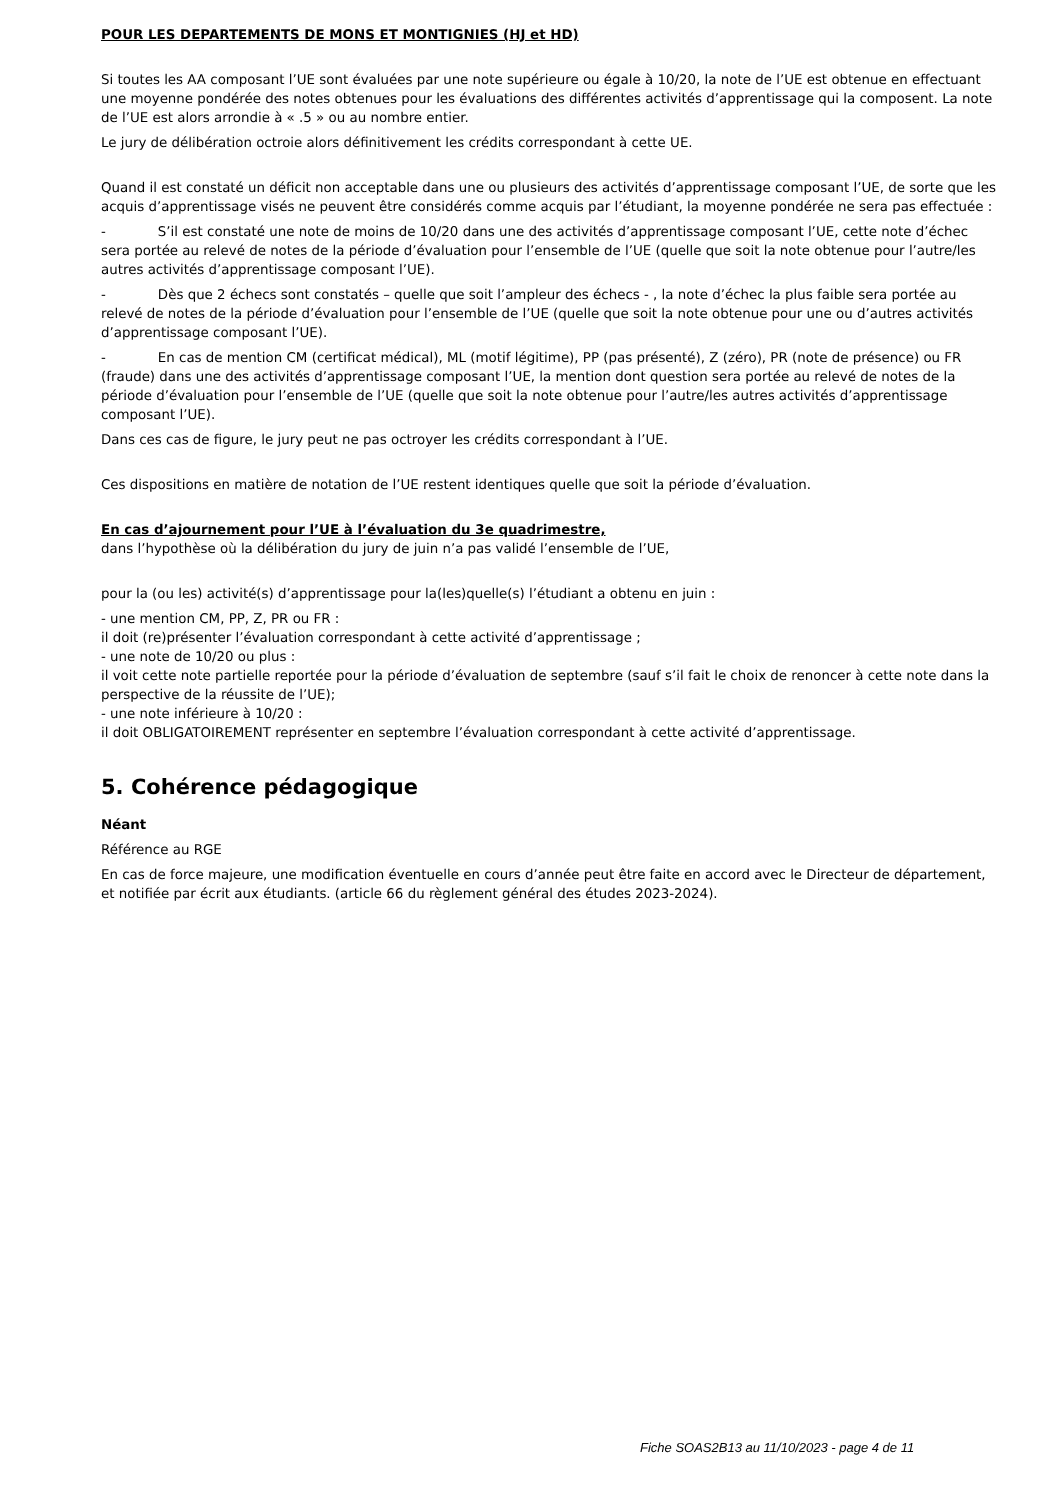POUR LES DEPARTEMENTS DE MONS ET MONTIGNIES (HJ et HD)
Si toutes les AA composant l’UE sont évaluées par une note supérieure ou égale à 10/20, la note de l’UE est obtenue en effectuant une moyenne pondérée des notes obtenues pour les évaluations des différentes activités d’apprentissage qui la composent. La note de l’UE est alors arrondie à « .5 » ou au nombre entier.
Le jury de délibération octroie alors définitivement les crédits correspondant à cette UE.
Quand il est constaté un déficit non acceptable dans une ou plusieurs des activités d’apprentissage composant l’UE, de sorte que les acquis d’apprentissage visés ne peuvent être considérés comme acquis par l’étudiant, la moyenne pondérée ne sera pas effectuée :
- S’il est constaté une note de moins de 10/20 dans une des activités d’apprentissage composant l’UE, cette note d’échec sera portée au relevé de notes de la période d’évaluation pour l’ensemble de l’UE (quelle que soit la note obtenue pour l’autre/les autres activités d’apprentissage composant l’UE).
- Dès que 2 échecs sont constatés – quelle que soit l’ampleur des échecs - , la note d’échec la plus faible sera portée au relevé de notes de la période d’évaluation pour l’ensemble de l’UE (quelle que soit la note obtenue pour une ou d’autres activités d’apprentissage composant l’UE).
- En cas de mention CM (certificat médical), ML (motif légitime), PP (pas présenté), Z (zéro), PR (note de présence) ou FR (fraude) dans une des activités d’apprentissage composant l’UE, la mention dont question sera portée au relevé de notes de la période d’évaluation pour l’ensemble de l’UE (quelle que soit la note obtenue pour l’autre/les autres activités d’apprentissage composant l’UE).
Dans ces cas de figure, le jury peut ne pas octroyer les crédits correspondant à l’UE.
Ces dispositions en matière de notation de l’UE restent identiques quelle que soit la période d’évaluation.
En cas d’ajournement pour l’UE à l’évaluation du 3e quadrimestre,
dans l’hypothèse où la délibération du jury de juin n’a pas validé l’ensemble de l’UE,
pour la (ou les) activité(s) d’apprentissage pour la(les)quelle(s) l’étudiant a obtenu en juin :
- une mention CM, PP, Z, PR ou FR :
il doit (re)présenter l’évaluation correspondant à cette activité d’apprentissage ;
- une note de 10/20 ou plus :
il voit cette note partielle reportée pour la période d’évaluation de septembre (sauf s’il fait le choix de renoncer à cette note dans la perspective de la réussite de l’UE);
- une note inférieure à 10/20 :
il doit OBLIGATOIREMENT représenter en septembre l’évaluation correspondant à cette activité d’apprentissage.
5. Cohérence pédagogique
Néant
Référence au RGE
En cas de force majeure, une modification éventuelle en cours d’année peut être faite en accord avec le Directeur de département, et notifiée par écrit aux étudiants. (article 66 du règlement général des études 2023-2024).
Fiche SOAS2B13 au 11/10/2023 - page 4 de 11